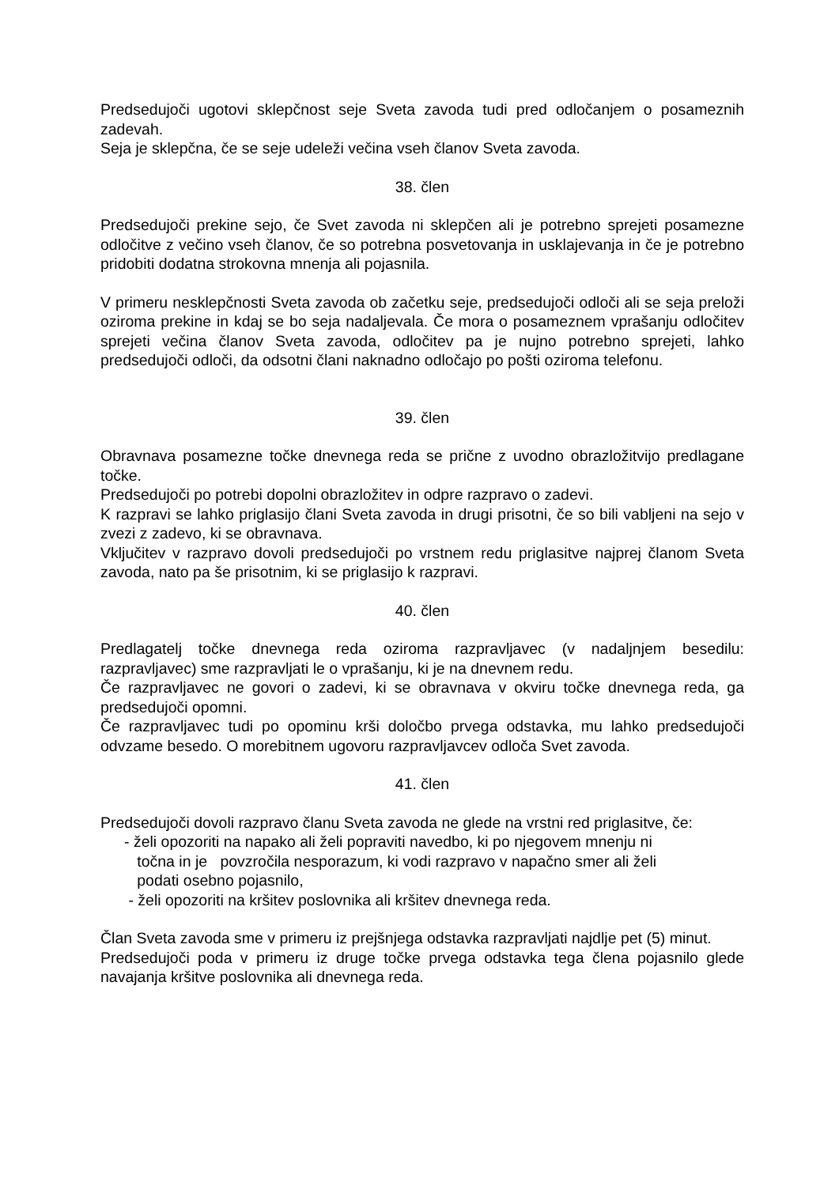Predsedujoči ugotovi sklepčnost seje Sveta zavoda tudi pred odločanjem o posameznih zadevah.
Seja je sklepčna, če se seje udeleži večina vseh članov Sveta zavoda.
38. člen
Predsedujoči prekine sejo, če Svet zavoda ni sklepčen ali je potrebno sprejeti posamezne odločitve z večino vseh članov, če so potrebna posvetovanja in usklajevanja in če je potrebno pridobiti dodatna strokovna mnenja ali pojasnila.
V primeru nesklepčnosti Sveta zavoda ob začetku seje, predsedujoči odloči ali se seja preloži oziroma prekine in kdaj se bo seja nadaljevala. Če mora o posameznem vprašanju odločitev sprejeti večina članov Sveta zavoda, odločitev pa je nujno potrebno sprejeti, lahko predsedujoči odloči, da odsotni člani naknadno odločajo po pošti oziroma telefonu.
39. člen
Obravnava posamezne točke dnevnega reda se prične z uvodno obrazložitvijo predlagane točke.
Predsedujoči po potrebi dopolni obrazložitev in odpre razpravo o zadevi.
K razpravi se lahko priglasijo člani Sveta zavoda in drugi prisotni, če so bili vabljeni na sejo v zvezi z zadevo, ki se obravnava.
Vključitev v razpravo dovoli predsedujoči po vrstnem redu priglasitve najprej članom Sveta zavoda, nato pa še prisotnim, ki se priglasijo k razpravi.
40. člen
Predlagatelj točke dnevnega reda oziroma razpravljavec (v nadaljnjem besedilu: razpravljavec) sme razpravljati le o vprašanju, ki je na dnevnem redu.
Če razpravljavec ne govori o zadevi, ki se obravnava v okviru točke dnevnega reda, ga predsedujoči opomni.
Če razpravljavec tudi po opominu krši določbo prvega odstavka, mu lahko predsedujoči odvzame besedo. O morebitnem ugovoru razpravljavcev odloča Svet zavoda.
41. člen
Predsedujoči dovoli razpravo članu Sveta zavoda ne glede na vrstni red priglasitve, če:
- želi opozoriti na napako ali želi popraviti navedbo, ki po njegovem mnenju ni
točna in je povzročila nesporazum, ki vodi razpravo v napačno smer ali želi
podati osebno pojasnilo,
- želi opozoriti na kršitev poslovnika ali kršitev dnevnega reda.
Član Sveta zavoda sme v primeru iz prejšnjega odstavka razpravljati najdlje pet (5) minut.
Predsedujoči poda v primeru iz druge točke prvega odstavka tega člena pojasnilo glede navajanja kršitve poslovnika ali dnevnega reda.